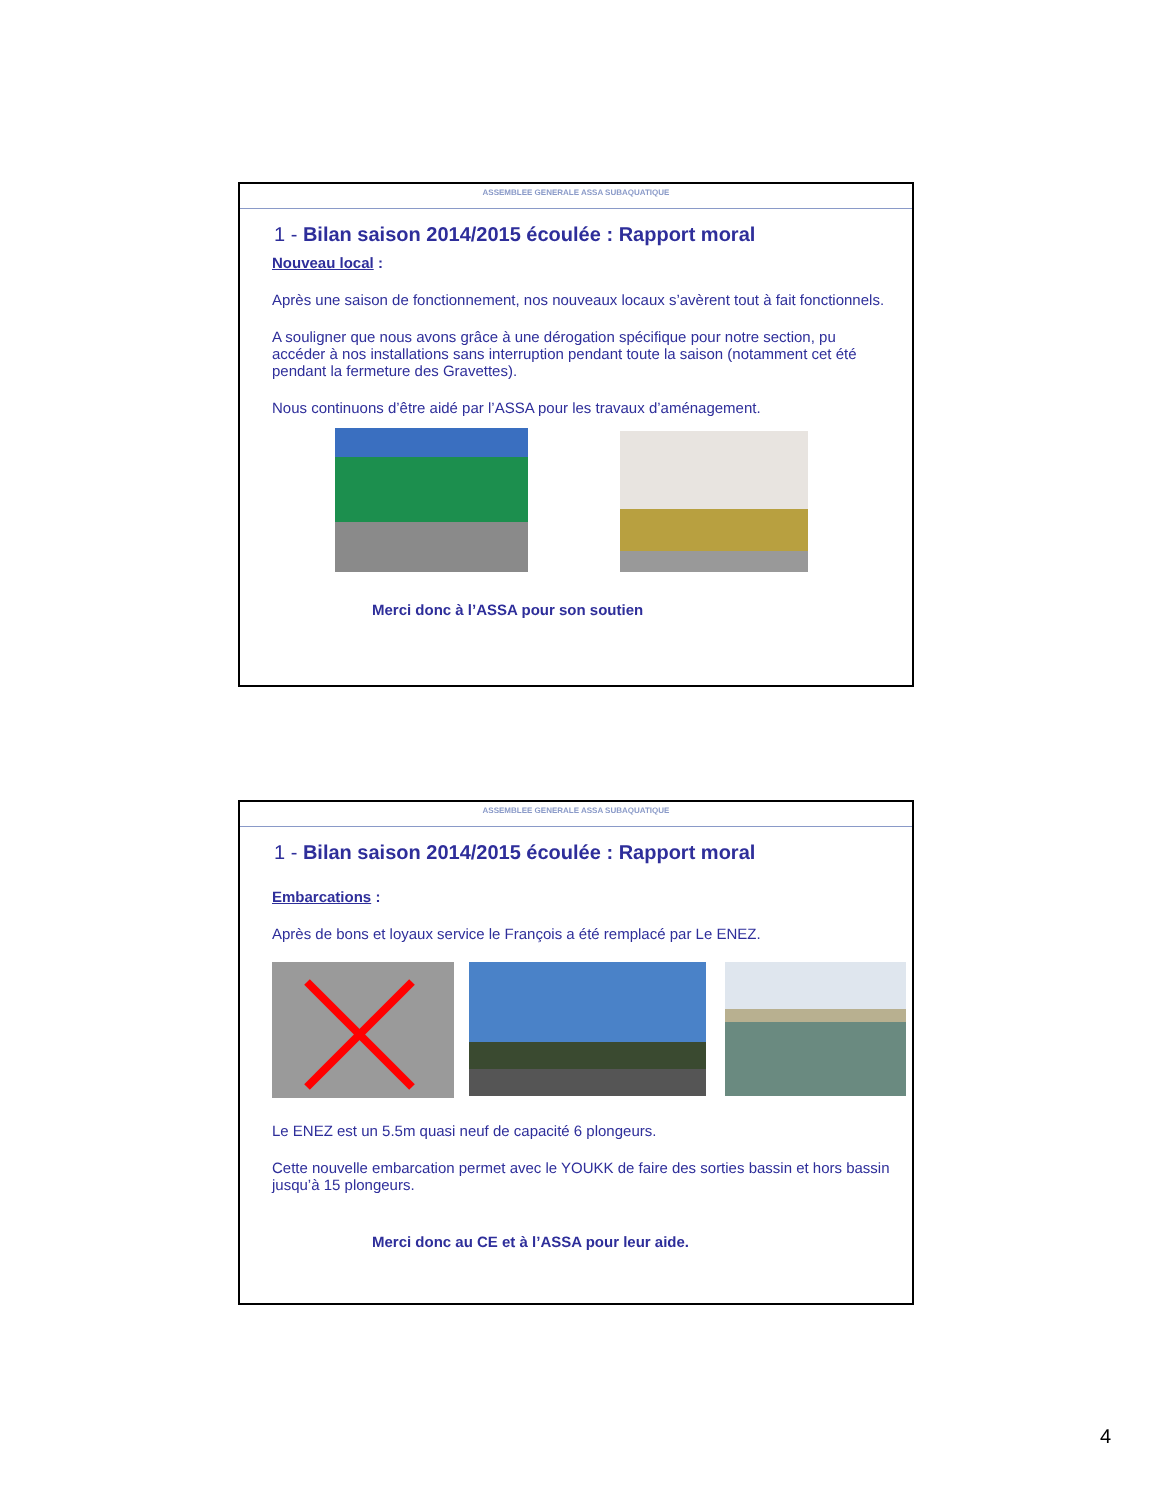ASSEMBLEE GENERALE ASSA SUBAQUATIQUE
1 - Bilan saison 2014/2015 écoulée : Rapport moral
Nouveau local :
Après une saison de fonctionnement, nos nouveaux locaux s’avèrent tout à fait fonctionnels.
A souligner que nous avons grâce à une dérogation spécifique pour notre section, pu accéder à nos installations sans interruption pendant toute la saison (notamment cet été pendant la fermeture des Gravettes).
Nous continuons d’être aidé par l’ASSA pour les travaux d’aménagement.
Merci donc à l’ASSA pour son soutien
ASSEMBLEE GENERALE ASSA SUBAQUATIQUE
1 - Bilan saison 2014/2015 écoulée : Rapport moral
Embarcations :
Après de bons et loyaux service le François a été remplacé par Le ENEZ.
Le ENEZ est un 5.5m quasi neuf de capacité 6 plongeurs.
Cette nouvelle embarcation permet avec le YOUKK de faire des sorties bassin et hors bassin jusqu’à 15 plongeurs.
Merci donc au CE et à l’ASSA pour leur aide.
4